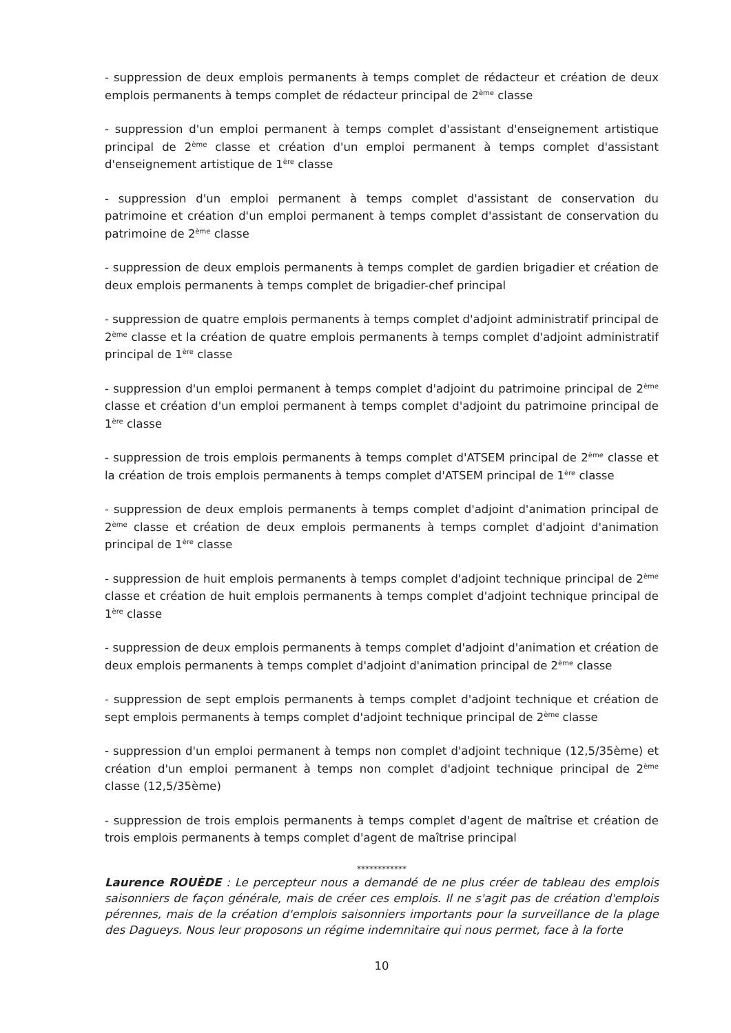- suppression de deux emplois permanents à temps complet de rédacteur et création de deux emplois permanents à temps complet de rédacteur principal de 2<sup>ème</sup> classe
- suppression d'un emploi permanent à temps complet d'assistant d'enseignement artistique principal de 2<sup>ème</sup> classe et création d'un emploi permanent à temps complet d'assistant d'enseignement artistique de 1<sup>ère</sup> classe
- suppression d'un emploi permanent à temps complet d'assistant de conservation du patrimoine et création d'un emploi permanent à temps complet d'assistant de conservation du patrimoine de 2<sup>ème</sup> classe
- suppression de deux emplois permanents à temps complet de gardien brigadier et création de deux emplois permanents à temps complet de brigadier-chef principal
- suppression de quatre emplois permanents à temps complet d'adjoint administratif principal de 2<sup>ème</sup> classe et la création de quatre emplois permanents à temps complet d'adjoint administratif principal de 1<sup>ère</sup> classe
- suppression d'un emploi permanent à temps complet d'adjoint du patrimoine principal de 2<sup>ème</sup> classe et création d'un emploi permanent à temps complet d'adjoint du patrimoine principal de 1<sup>ère</sup> classe
- suppression de trois emplois permanents à temps complet d'ATSEM principal de 2<sup>ème</sup> classe et la création de trois emplois permanents à temps complet d'ATSEM principal de 1<sup>ère</sup> classe
- suppression de deux emplois permanents à temps complet d'adjoint d'animation principal de 2<sup>ème</sup> classe et création de deux emplois permanents à temps complet d'adjoint d'animation principal de 1<sup>ère</sup> classe
- suppression de huit emplois permanents à temps complet d'adjoint technique principal de 2<sup>ème</sup> classe et création de huit emplois permanents à temps complet d'adjoint technique principal de 1<sup>ère</sup> classe
- suppression de deux emplois permanents à temps complet d'adjoint d'animation et création de deux emplois permanents à temps complet d'adjoint d'animation principal de 2<sup>ème</sup> classe
- suppression de sept emplois permanents à temps complet d'adjoint technique et création de sept emplois permanents à temps complet d'adjoint technique principal de 2<sup>ème</sup> classe
- suppression d'un emploi permanent à temps non complet d'adjoint technique (12,5/35ème) et création d'un emploi permanent à temps non complet d'adjoint technique principal de 2<sup>ème</sup> classe (12,5/35ème)
- suppression de trois emplois permanents à temps complet d'agent de maîtrise et création de trois emplois permanents à temps complet d'agent de maîtrise principal
************
Laurence ROUÈDE : Le percepteur nous a demandé de ne plus créer de tableau des emplois saisonniers de façon générale, mais de créer ces emplois. Il ne s'agit pas de création d'emplois pérennes, mais de la création d'emplois saisonniers importants pour la surveillance de la plage des Dagueys. Nous leur proposons un régime indemnitaire qui nous permet, face à la forte
10